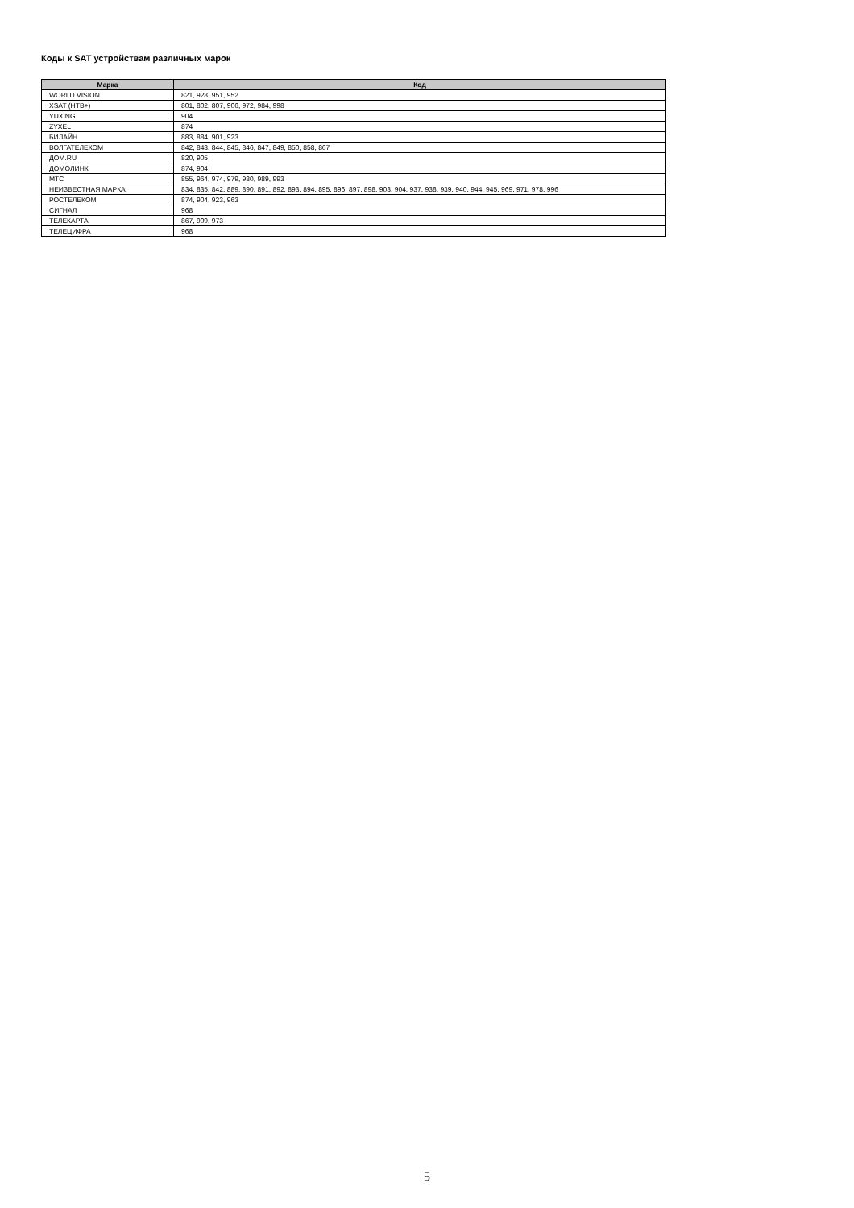Коды к SAT устройствам различных марок
| Марка | Код |
| --- | --- |
| WORLD VISION | 821, 928, 951, 952 |
| XSAT (НТВ+) | 801, 802, 807, 906, 972, 984, 998 |
| YUXING | 904 |
| ZYXEL | 874 |
| БИЛАЙН | 883, 884, 901, 923 |
| ВОЛГАТЕЛЕКОМ | 842, 843, 844, 845, 846, 847, 849, 850, 858, 867 |
| ДОМ.RU | 820, 905 |
| ДОМОЛИНК | 874, 904 |
| МТС | 855, 964, 974, 979, 980, 989, 993 |
| НЕИЗВЕСТНАЯ МАРКА | 834, 835, 842, 889, 890, 891, 892, 893, 894, 895, 896, 897, 898, 903, 904, 937, 938, 939, 940, 944, 945, 969, 971, 978, 996 |
| РОСТЕЛЕКОМ | 874, 904, 923, 963 |
| СИГНАЛ | 968 |
| ТЕЛЕКАРТА | 867, 909, 973 |
| ТЕЛЕЦИФРА | 968 |
5